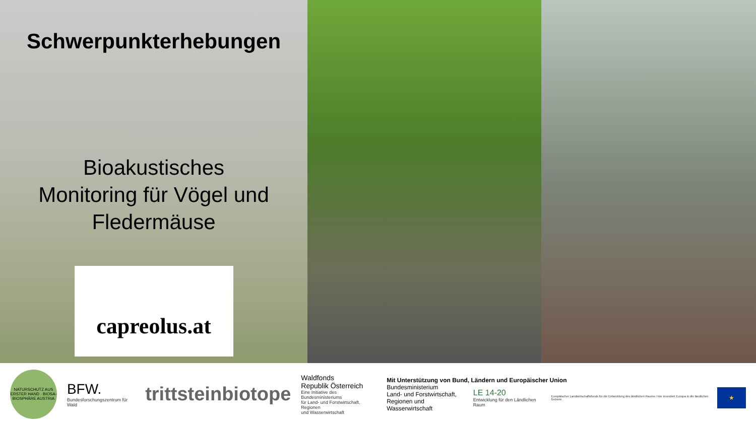Schwerpunkterhebungen
Bioakustisches
Monitoring für Vögel und
Fledermäuse
capreolus.at
NATURSCHUTZ AUS ERSTER HAND · BIOSA-BIOSPHÄRE AUSTRIA
BFW.
Bundesforschungszentrum für Wald
trittsteinbiotope
Waldfonds
Republik Österreich
Eine Initiative des Bundesministeriums
für Land- und Forstwirtschaft, Regionen
und Wasserwirtschaft
Mit Unterstützung von Bund, Ländern und Europäischer Union
Bundesministerium
Land- und Forstwirtschaft,
Regionen und Wasserwirtschaft
LE 14-20
Entwicklung für den Ländlichen Raum
Europäischer Landwirtschaftsfonds für die Entwicklung des ländlichen Raums: Hier investiert Europa in die ländlichen Gebiete.
★